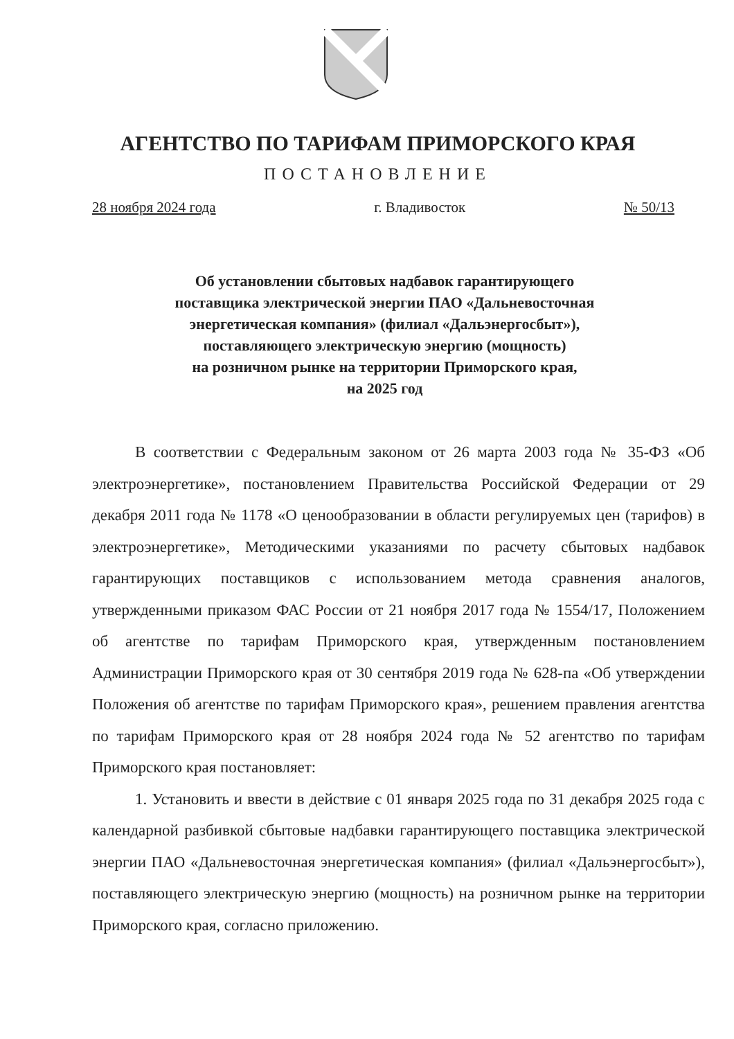АГЕНТСТВО ПО ТАРИФАМ ПРИМОРСКОГО КРАЯ
ПОСТАНОВЛЕНИЕ
28 ноября 2024 года г. Владивосток № 50/13
Об установлении сбытовых надбавок гарантирующего
поставщика электрической энергии ПАО «Дальневосточная
энергетическая компания» (филиал «Дальэнергосбыт»),
поставляющего электрическую энергию (мощность)
на розничном рынке на территории Приморского края,
на 2025 год
В соответствии с Федеральным законом от 26 марта 2003 года № 35-ФЗ «Об электроэнергетике», постановлением Правительства Российской Федерации от 29 декабря 2011 года № 1178 «О ценообразовании в области регулируемых цен (тарифов) в электроэнергетике», Методическими указаниями по расчету сбытовых надбавок гарантирующих поставщиков с использованием метода сравнения аналогов, утвержденными приказом ФАС России от 21 ноября 2017 года № 1554/17, Положением об агентстве по тарифам Приморского края, утвержденным постановлением Администрации Приморского края от 30 сентября 2019 года № 628-па «Об утверждении Положения об агентстве по тарифам Приморского края», решением правления агентства по тарифам Приморского края от 28 ноября 2024 года № 52 агентство по тарифам Приморского края постановляет:
1. Установить и ввести в действие с 01 января 2025 года по 31 декабря 2025 года с календарной разбивкой сбытовые надбавки гарантирующего поставщика электрической энергии ПАО «Дальневосточная энергетическая компания» (филиал «Дальэнергосбыт»), поставляющего электрическую энергию (мощность) на розничном рынке на территории Приморского края, согласно приложению.